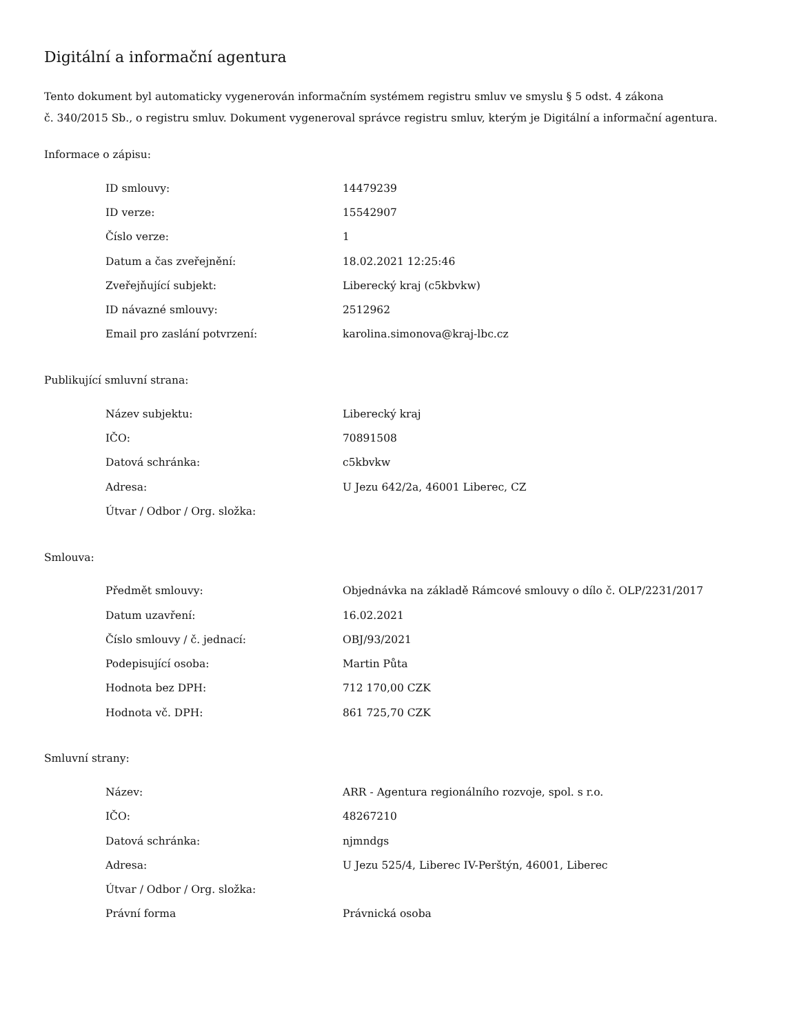Digitální a informační agentura
Tento dokument byl automaticky vygenerován informačním systémem registru smluv ve smyslu § 5 odst. 4 zákona
č. 340/2015 Sb., o registru smluv. Dokument vygeneroval správce registru smluv, kterým je Digitální a informační agentura.
Informace o zápisu:
| ID smlouvy: | 14479239 |
| ID verze: | 15542907 |
| Číslo verze: | 1 |
| Datum a čas zveřejnění: | 18.02.2021 12:25:46 |
| Zveřejňující subjekt: | Liberecký kraj (c5kbvkw) |
| ID návazné smlouvy: | 2512962 |
| Email pro zaslání potvrzení: | karolina.simonova@kraj-lbc.cz |
Publikující smluvní strana:
| Název subjektu: | Liberecký kraj |
| IČO: | 70891508 |
| Datová schránka: | c5kbvkw |
| Adresa: | U Jezu 642/2a, 46001 Liberec, CZ |
| Útvar / Odbor / Org. složka: | |
Smlouva:
| Předmět smlouvy: | Objednávka na základě Rámcové smlouvy o dílo č. OLP/2231/2017 |
| Datum uzavření: | 16.02.2021 |
| Číslo smlouvy / č. jednací: | OBJ/93/2021 |
| Podepisující osoba: | Martin Půta |
| Hodnota bez DPH: | 712 170,00 CZK |
| Hodnota vč. DPH: | 861 725,70 CZK |
Smluvní strany:
| Název: | ARR - Agentura regionálního rozvoje, spol. s r.o. |
| IČO: | 48267210 |
| Datová schránka: | njmndgs |
| Adresa: | U Jezu 525/4, Liberec IV-Perštýn, 46001, Liberec |
| Útvar / Odbor / Org. složka: | |
| Právní forma | Právnická osoba |